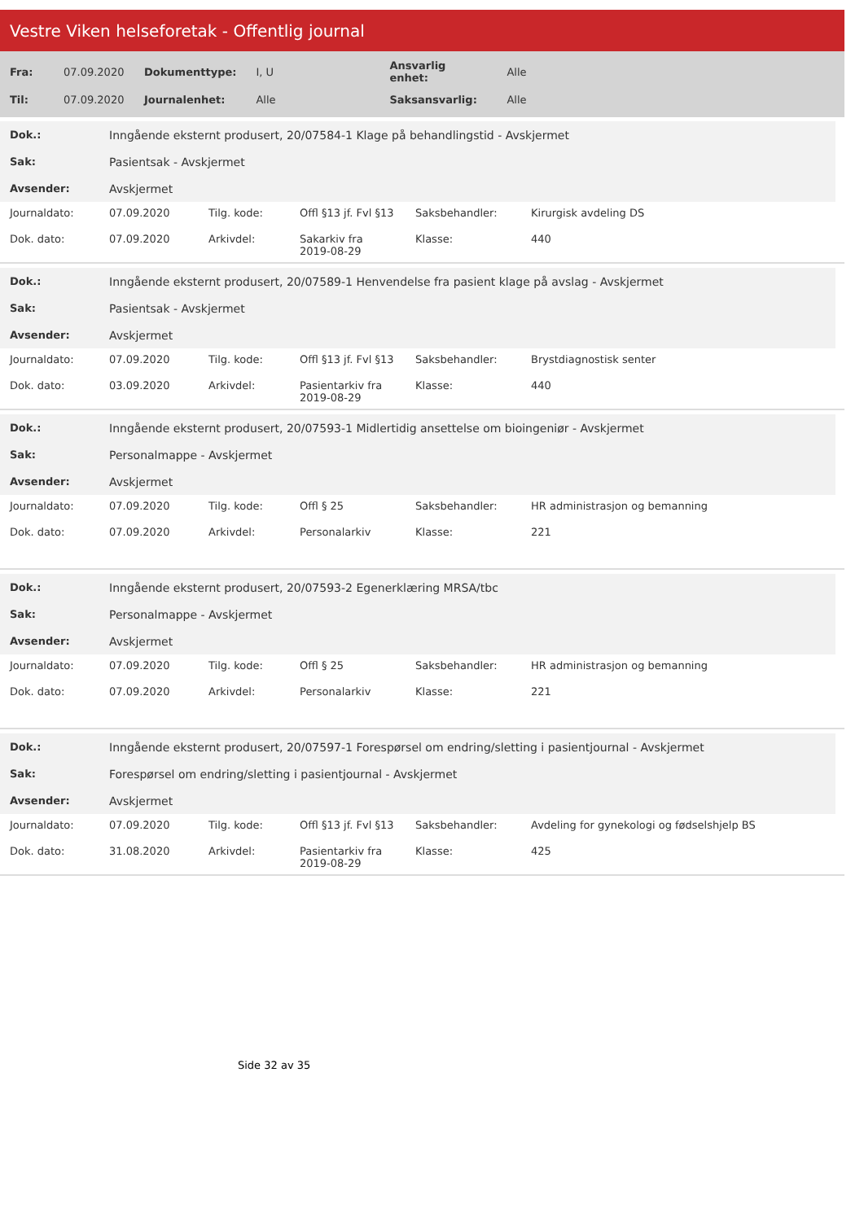Vestre Viken helseforetak - Offentlig journal
| Fra: | 07.09.2020 | Dokumenttype: | I, U | Ansvarlig enhet: | Alle |
| Til: | 07.09.2020 | Journalenhet: | Alle | Saksansvarlig: | Alle |
| Dok.: | Inngående eksternt produsert, 20/07584-1 Klage på behandlingstid - Avskjermet |
| Sak: | Pasientsak - Avskjermet |
| Avsender: | Avskjermet |
| Journaldato: | 07.09.2020 | Tilg. kode: | Offl §13 jf. Fvl §13 | Saksbehandler: | Kirurgisk avdeling DS |
| Dok. dato: | 07.09.2020 | Arkivdel: | Sakarkiv fra 2019-08-29 | Klasse: | 440 |
| Dok.: | Inngående eksternt produsert, 20/07589-1 Henvendelse fra pasient klage på avslag - Avskjermet |
| Sak: | Pasientsak - Avskjermet |
| Avsender: | Avskjermet |
| Journaldato: | 07.09.2020 | Tilg. kode: | Offl §13 jf. Fvl §13 | Saksbehandler: | Brystdiagnostisk senter |
| Dok. dato: | 03.09.2020 | Arkivdel: | Pasientarkiv fra 2019-08-29 | Klasse: | 440 |
| Dok.: | Inngående eksternt produsert, 20/07593-1 Midlertidig ansettelse om bioingeniør - Avskjermet |
| Sak: | Personalmappe - Avskjermet |
| Avsender: | Avskjermet |
| Journaldato: | 07.09.2020 | Tilg. kode: | Offl § 25 | Saksbehandler: | HR administrasjon og bemanning |
| Dok. dato: | 07.09.2020 | Arkivdel: | Personalarkiv | Klasse: | 221 |
| Dok.: | Inngående eksternt produsert, 20/07593-2 Egenerklæring MRSA/tbc |
| Sak: | Personalmappe - Avskjermet |
| Avsender: | Avskjermet |
| Journaldato: | 07.09.2020 | Tilg. kode: | Offl § 25 | Saksbehandler: | HR administrasjon og bemanning |
| Dok. dato: | 07.09.2020 | Arkivdel: | Personalarkiv | Klasse: | 221 |
| Dok.: | Inngående eksternt produsert, 20/07597-1 Forespørsel om endring/sletting i pasientjournal - Avskjermet |
| Sak: | Forespørsel om endring/sletting i pasientjournal - Avskjermet |
| Avsender: | Avskjermet |
| Journaldato: | 07.09.2020 | Tilg. kode: | Offl §13 jf. Fvl §13 | Saksbehandler: | Avdeling for gynekologi og fødselshjelp BS |
| Dok. dato: | 31.08.2020 | Arkivdel: | Pasientarkiv fra 2019-08-29 | Klasse: | 425 |
Side 32 av 35